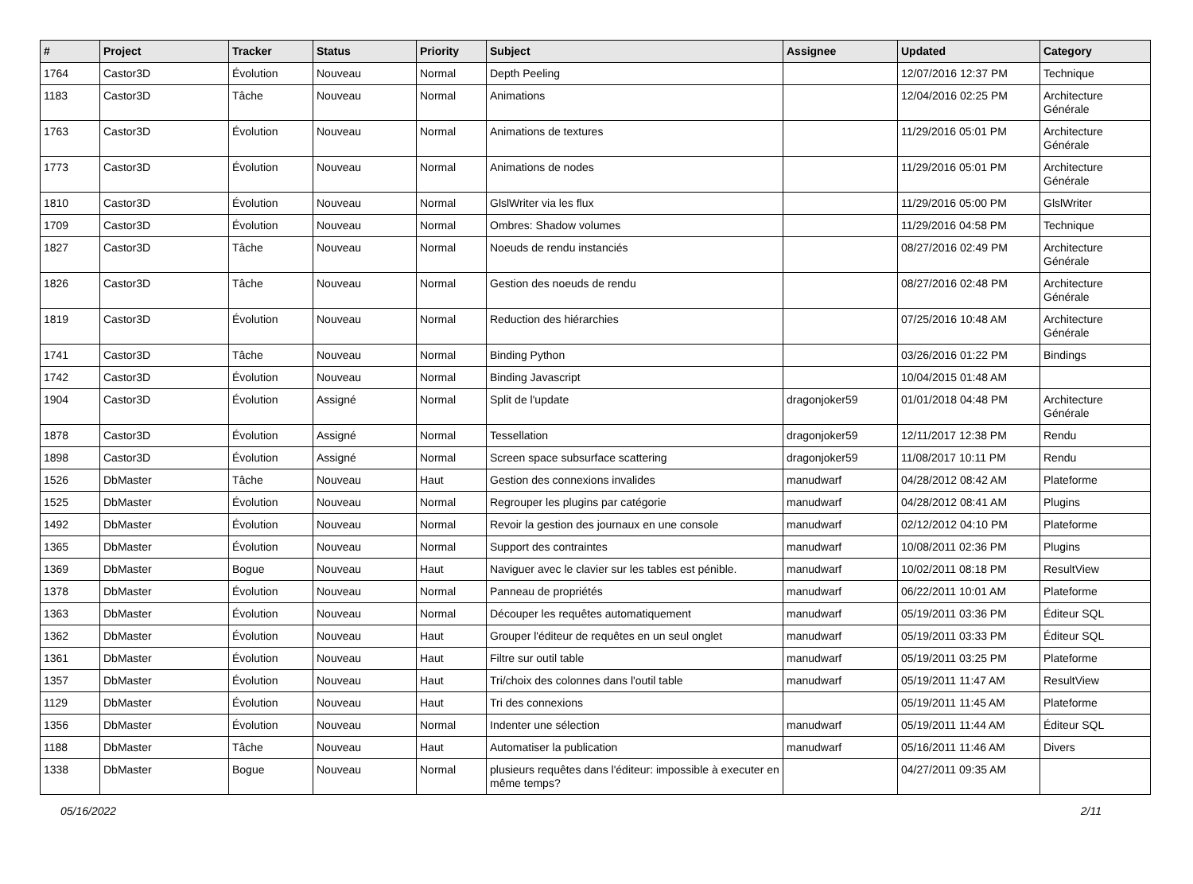| # | Project | Tracker | Status | Priority | Subject | Assignee | Updated | Category |
| --- | --- | --- | --- | --- | --- | --- | --- | --- |
| 1764 | Castor3D | Évolution | Nouveau | Normal | Depth Peeling | | 12/07/2016 12:37 PM | Technique |
| 1183 | Castor3D | Tâche | Nouveau | Normal | Animations | | 12/04/2016 02:25 PM | Architecture Générale |
| 1763 | Castor3D | Évolution | Nouveau | Normal | Animations de textures | | 11/29/2016 05:01 PM | Architecture Générale |
| 1773 | Castor3D | Évolution | Nouveau | Normal | Animations de nodes | | 11/29/2016 05:01 PM | Architecture Générale |
| 1810 | Castor3D | Évolution | Nouveau | Normal | GlslWriter via les flux | | 11/29/2016 05:00 PM | GlslWriter |
| 1709 | Castor3D | Évolution | Nouveau | Normal | Ombres: Shadow volumes | | 11/29/2016 04:58 PM | Technique |
| 1827 | Castor3D | Tâche | Nouveau | Normal | Noeuds de rendu instanciés | | 08/27/2016 02:49 PM | Architecture Générale |
| 1826 | Castor3D | Tâche | Nouveau | Normal | Gestion des noeuds de rendu | | 08/27/2016 02:48 PM | Architecture Générale |
| 1819 | Castor3D | Évolution | Nouveau | Normal | Reduction des hiérarchies | | 07/25/2016 10:48 AM | Architecture Générale |
| 1741 | Castor3D | Tâche | Nouveau | Normal | Binding Python | | 03/26/2016 01:22 PM | Bindings |
| 1742 | Castor3D | Évolution | Nouveau | Normal | Binding Javascript | | 10/04/2015 01:48 AM | |
| 1904 | Castor3D | Évolution | Assigné | Normal | Split de l'update | dragonjoker59 | 01/01/2018 04:48 PM | Architecture Générale |
| 1878 | Castor3D | Évolution | Assigné | Normal | Tessellation | dragonjoker59 | 12/11/2017 12:38 PM | Rendu |
| 1898 | Castor3D | Évolution | Assigné | Normal | Screen space subsurface scattering | dragonjoker59 | 11/08/2017 10:11 PM | Rendu |
| 1526 | DbMaster | Tâche | Nouveau | Haut | Gestion des connexions invalides | manudwarf | 04/28/2012 08:42 AM | Plateforme |
| 1525 | DbMaster | Évolution | Nouveau | Normal | Regrouper les plugins par catégorie | manudwarf | 04/28/2012 08:41 AM | Plugins |
| 1492 | DbMaster | Évolution | Nouveau | Normal | Revoir la gestion des journaux en une console | manudwarf | 02/12/2012 04:10 PM | Plateforme |
| 1365 | DbMaster | Évolution | Nouveau | Normal | Support des contraintes | manudwarf | 10/08/2011 02:36 PM | Plugins |
| 1369 | DbMaster | Bogue | Nouveau | Haut | Naviguer avec le clavier sur les tables est pénible. | manudwarf | 10/02/2011 08:18 PM | ResultView |
| 1378 | DbMaster | Évolution | Nouveau | Normal | Panneau de propriétés | manudwarf | 06/22/2011 10:01 AM | Plateforme |
| 1363 | DbMaster | Évolution | Nouveau | Normal | Découper les requêtes automatiquement | manudwarf | 05/19/2011 03:36 PM | Éditeur SQL |
| 1362 | DbMaster | Évolution | Nouveau | Haut | Grouper l'éditeur de requêtes en un seul onglet | manudwarf | 05/19/2011 03:33 PM | Éditeur SQL |
| 1361 | DbMaster | Évolution | Nouveau | Haut | Filtre sur outil table | manudwarf | 05/19/2011 03:25 PM | Plateforme |
| 1357 | DbMaster | Évolution | Nouveau | Haut | Tri/choix des colonnes dans l'outil table | manudwarf | 05/19/2011 11:47 AM | ResultView |
| 1129 | DbMaster | Évolution | Nouveau | Haut | Tri des connexions | | 05/19/2011 11:45 AM | Plateforme |
| 1356 | DbMaster | Évolution | Nouveau | Normal | Indenter une sélection | manudwarf | 05/19/2011 11:44 AM | Éditeur SQL |
| 1188 | DbMaster | Tâche | Nouveau | Haut | Automatiser la publication | manudwarf | 05/16/2011 11:46 AM | Divers |
| 1338 | DbMaster | Bogue | Nouveau | Normal | plusieurs requêtes dans l'éditeur: impossible à executer en même temps? | | 04/27/2011 09:35 AM | |
05/16/2022 2/11